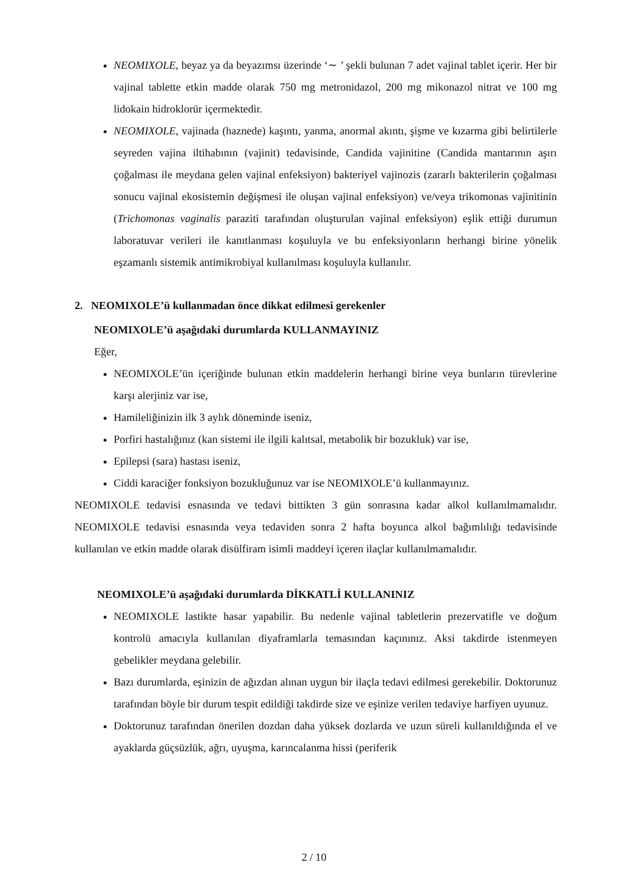NEOMIXOLE, beyaz ya da beyazımsı üzerinde ‘∼ ’ şekli bulunan 7 adet vajinal tablet içerir. Her bir vajinal tablette etkin madde olarak 750 mg metronidazol, 200 mg mikonazol nitrat ve 100 mg lidokain hidroklorür içermektedir.
NEOMIXOLE, vajinada (haznede) kaşıntı, yanma, anormal akıntı, şişme ve kızarma gibi belirtilerle seyreden vajina iltihabının (vajinit) tedavisinde, Candida vajinitine (Candida mantarının aşırı çoğalması ile meydana gelen vajinal enfeksiyon) bakteriyel vajinozis (zararlı bakterilerin çoğalması sonucu vajinal ekosistemin değişmesi ile oluşan vajinal enfeksiyon) ve/veya trikomonas vajinitinin (Trichomonas vaginalis paraziti tarafından oluşturulan vajinal enfeksiyon) eşlik ettiği durumun laboratuvar verileri ile kanıtlanması koşuluyla ve bu enfeksiyonların herhangi birine yönelik eşzamanlı sistemik antimikrobiyal kullanılması koşuluyla kullanılır.
2. NEOMIXOLE’ü kullanmadan önce dikkat edilmesi gerekenler
NEOMIXOLE’ü aşağıdaki durumlarda KULLANMAYINIZ
Eğer,
NEOMIXOLE’ün içeriğinde bulunan etkin maddelerin herhangi birine veya bunların türevlerine karşı alerjiniz var ise,
Hamileliğinizin ilk 3 aylık döneminde iseniz,
Porfiri hastalığınız (kan sistemi ile ilgili kalıtsal, metabolik bir bozukluk) var ise,
Epilepsi (sara) hastası iseniz,
Ciddi karaciğer fonksiyon bozukluğunuz var ise NEOMIXOLE’ü kullanmayınız.
NEOMIXOLE tedavisi esnasında ve tedavi bittikten 3 gün sonrasına kadar alkol kullanılmamalıdır. NEOMIXOLE tedavisi esnasında veya tedaviden sonra 2 hafta boyunca alkol bağımlılığı tedavisinde kullanılan ve etkin madde olarak disülfiram isimli maddeyi içeren ilaçlar kullanılmamalıdır.
NEOMIXOLE’ü aşağıdaki durumlarda DİKKATLİ KULLANINIZ
NEOMIXOLE lastikte hasar yapabilir. Bu nedenle vajinal tabletlerin prezervatifle ve doğum kontrolü amacıyla kullanılan diyaframlarla temasından kaçınınız. Aksi takdirde istenmeyen gebelikler meydana gelebilir.
Bazı durumlarda, eşinizin de ağızdan alınan uygun bir ilaçla tedavi edilmesi gerekebilir. Doktorunuz tarafından böyle bir durum tespit edildiği takdirde size ve eşinize verilen tedaviye harfiyen uyunuz.
Doktorunuz tarafından önerilen dozdan daha yüksek dozlarda ve uzun süreli kullanıldığında el ve ayaklarda güçsüzlük, ağrı, uyuşma, karıncalanma hissi (periferik
2 / 10